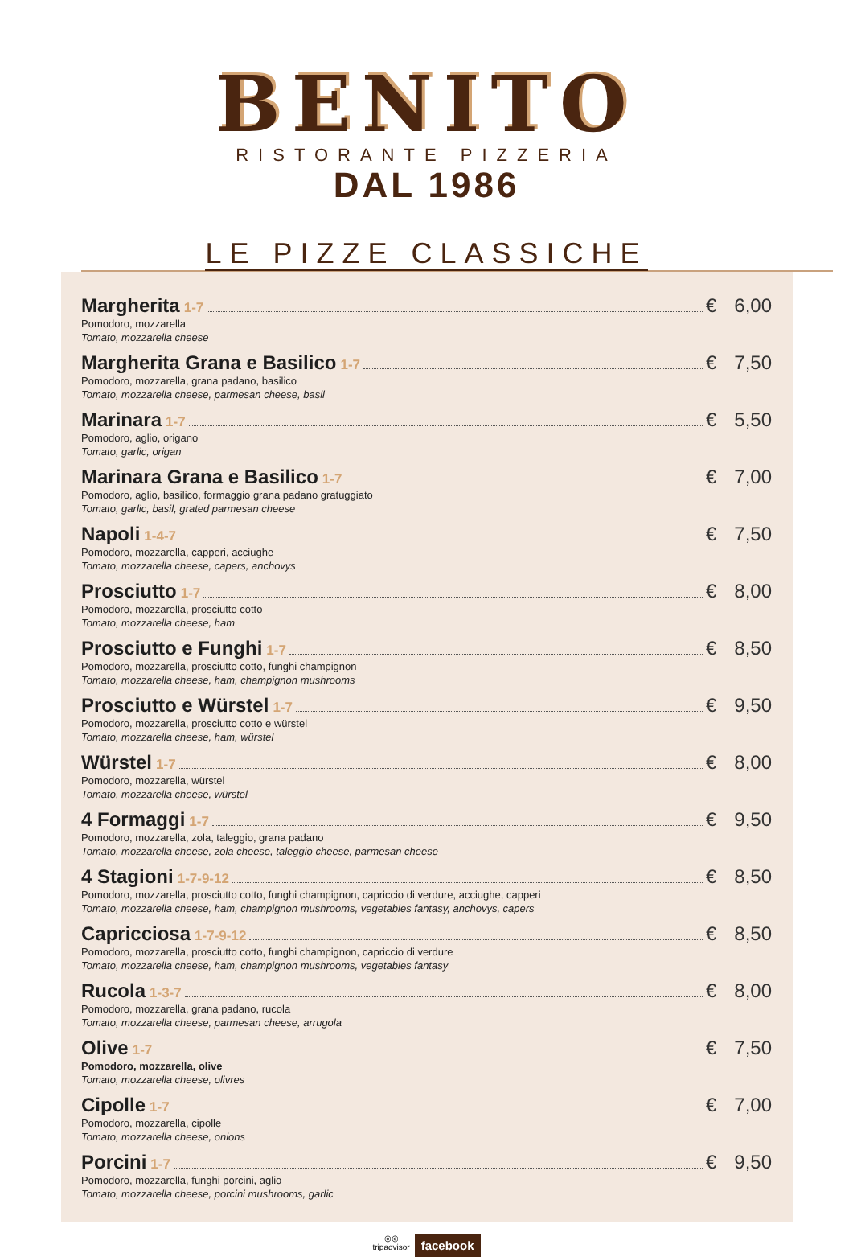BENITO
RISTORANTE PIZZERIA
DAL 1986
LE PIZZE CLASSICHE
Margherita 1-7 € 6,00
Pomodoro, mozzarella
Tomato, mozzarella cheese
Margherita Grana e Basilico 1-7 € 7,50
Pomodoro, mozzarella, grana padano, basilico
Tomato, mozzarella cheese, parmesan cheese, basil
Marinara 1-7 € 5,50
Pomodoro, aglio, origano
Tomato, garlic, origan
Marinara Grana e Basilico 1-7 € 7,00
Pomodoro, aglio, basilico, formaggio grana padano gratuggiato
Tomato, garlic, basil, grated parmesan cheese
Napoli 1-4-7 € 7,50
Pomodoro, mozzarella, capperi, acciughe
Tomato, mozzarella cheese, capers, anchovys
Prosciutto 1-7 € 8,00
Pomodoro, mozzarella, prosciutto cotto
Tomato, mozzarella cheese, ham
Prosciutto e Funghi 1-7 € 8,50
Pomodoro, mozzarella, prosciutto cotto, funghi champignon
Tomato, mozzarella cheese, ham, champignon mushrooms
Prosciutto e Würstel 1-7 € 9,50
Pomodoro, mozzarella, prosciutto cotto e würstel
Tomato, mozzarella cheese, ham, würstel
Würstel 1-7 € 8,00
Pomodoro, mozzarella, würstel
Tomato, mozzarella cheese, würstel
4 Formaggi 1-7 € 9,50
Pomodoro, mozzarella, zola, taleggio, grana padano
Tomato, mozzarella cheese, zola cheese, taleggio cheese, parmesan cheese
4 Stagioni 1-7-9-12 € 8,50
Pomodoro, mozzarella, prosciutto cotto, funghi champignon, capriccio di verdure, acciughe, capperi
Tomato, mozzarella cheese, ham, champignon mushrooms, vegetables fantasy, anchovys, capers
Capricciosa 1-7-9-12 € 8,50
Pomodoro, mozzarella, prosciutto cotto, funghi champignon, capriccio di verdure
Tomato, mozzarella cheese, ham, champignon mushrooms, vegetables fantasy
Rucola 1-3-7 € 8,00
Pomodoro, mozzarella, grana padano, rucola
Tomato, mozzarella cheese, parmesan cheese, arrugola
Olive 1-7 € 7,50
Pomodoro, mozzarella, olive
Tomato, mozzarella cheese, olivres
Cipolle 1-7 € 7,00
Pomodoro, mozzarella, cipolle
Tomato, mozzarella cheese, onions
Porcini 1-7 € 9,50
Pomodoro, mozzarella, funghi porcini, aglio
Tomato, mozzarella cheese, porcini mushrooms, garlic
◎◎
tripadvisor facebook